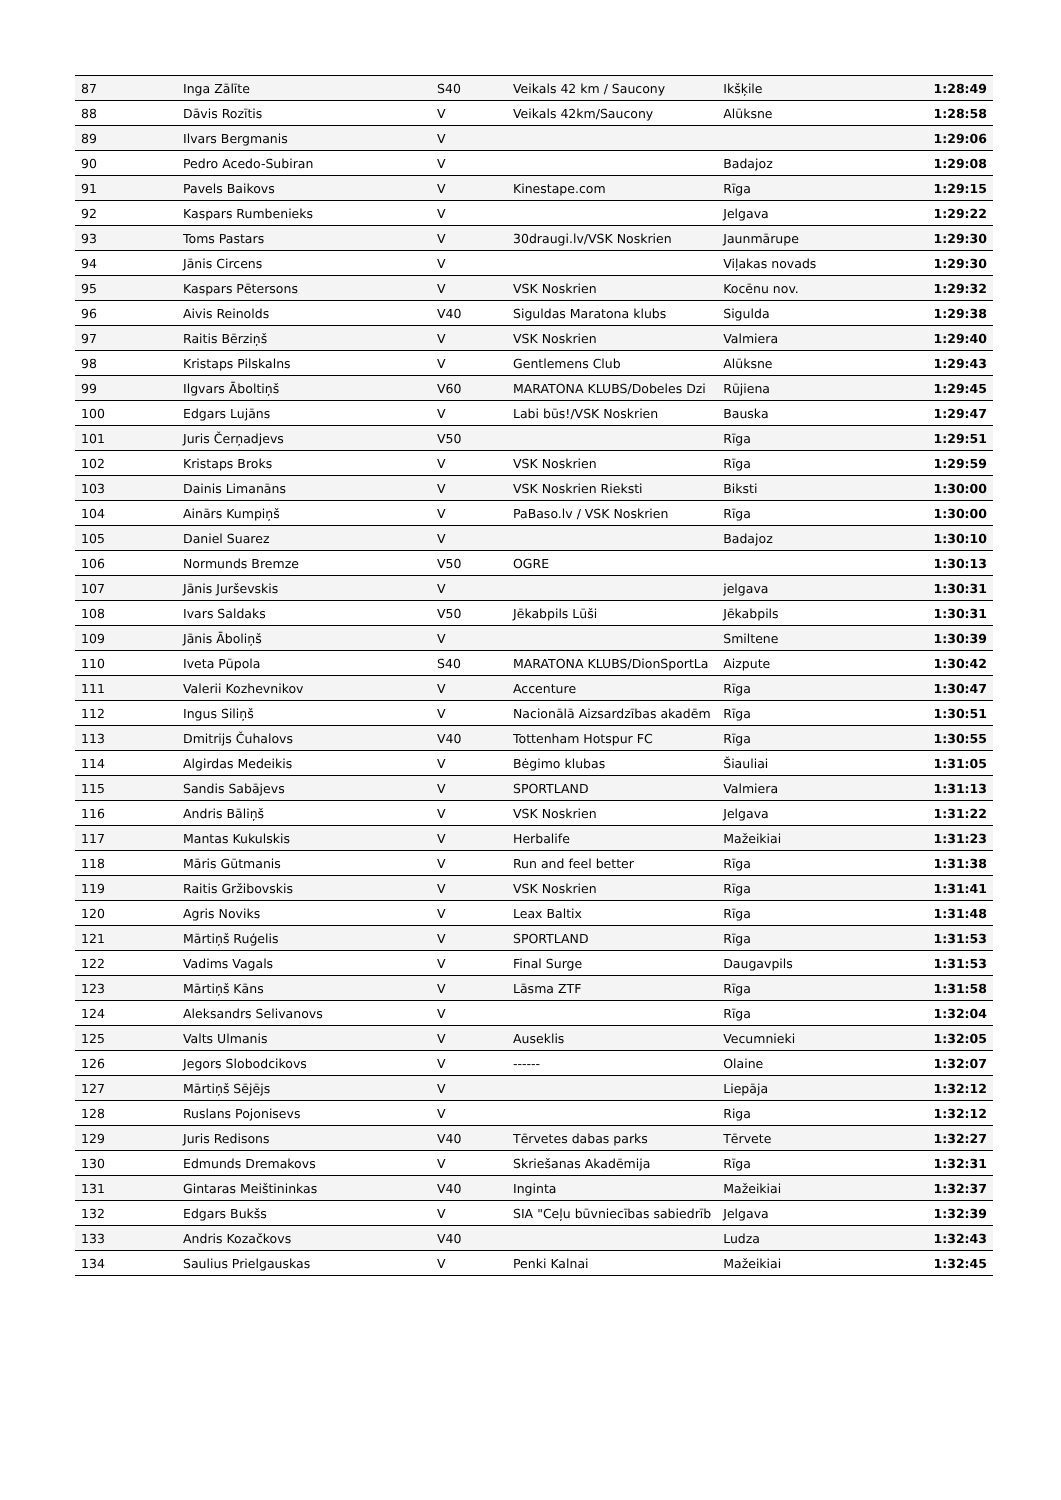| 87 | Inga Zālīte | S40 | Veikals 42 km / Saucony | Ikšķile | 1:28:49 |
| 88 | Dāvis Rozītis | V | Veikals 42km/Saucony | Alūksne | 1:28:58 |
| 89 | Ilvars Bergmanis | V | | | 1:29:06 |
| 90 | Pedro Acedo-Subiran | V | | Badajoz | 1:29:08 |
| 91 | Pavels Baikovs | V | Kinestape.com | Rīga | 1:29:15 |
| 92 | Kaspars Rumbenieks | V | | Jelgava | 1:29:22 |
| 93 | Toms Pastars | V | 30draugi.lv/VSK Noskrien | Jaunmārupe | 1:29:30 |
| 94 | Jānis Circens | V | | Viļakas novads | 1:29:30 |
| 95 | Kaspars Pētersons | V | VSK Noskrien | Kocēnu nov. | 1:29:32 |
| 96 | Aivis Reinolds | V40 | Siguldas Maratona klubs | Sigulda | 1:29:38 |
| 97 | Raitis Bērziņš | V | VSK Noskrien | Valmiera | 1:29:40 |
| 98 | Kristaps Pilskalns | V | Gentlemens Club | Alūksne | 1:29:43 |
| 99 | Ilgvars Āboltiņš | V60 | MARATONA KLUBS/Dobeles Dzi | Rūjiena | 1:29:45 |
| 100 | Edgars Lujāns | V | Labi būs!/VSK Noskrien | Bauska | 1:29:47 |
| 101 | Juris Čerņadjevs | V50 | | Rīga | 1:29:51 |
| 102 | Kristaps Broks | V | VSK Noskrien | Rīga | 1:29:59 |
| 103 | Dainis Limanāns | V | VSK Noskrien Rieksti | Biksti | 1:30:00 |
| 104 | Ainārs Kumpiņš | V | PaBaso.lv / VSK Noskrien | Rīga | 1:30:00 |
| 105 | Daniel Suarez | V | | Badajoz | 1:30:10 |
| 106 | Normunds Bremze | V50 | OGRE | | 1:30:13 |
| 107 | Jānis Jurševskis | V | | jelgava | 1:30:31 |
| 108 | Ivars Saldaks | V50 | Jēkabpils Lūši | Jēkabpils | 1:30:31 |
| 109 | Jānis Āboliņš | V | | Smiltene | 1:30:39 |
| 110 | Iveta Pūpola | S40 | MARATONA KLUBS/DionSportLa | Aizpute | 1:30:42 |
| 111 | Valerii Kozhevnikov | V | Accenture | Rīga | 1:30:47 |
| 112 | Ingus Siliņš | V | Nacionālā Aizsardzības akadēm | Rīga | 1:30:51 |
| 113 | Dmitrijs Čuhalovs | V40 | Tottenham Hotspur FC | Rīga | 1:30:55 |
| 114 | Algirdas Medeikis | V | Bėgimo klubas | Šiauliai | 1:31:05 |
| 115 | Sandis Sabājevs | V | SPORTLAND | Valmiera | 1:31:13 |
| 116 | Andris Bāliņš | V | VSK Noskrien | Jelgava | 1:31:22 |
| 117 | Mantas Kukulskis | V | Herbalife | Mažeikiai | 1:31:23 |
| 118 | Māris Gūtmanis | V | Run and feel better | Rīga | 1:31:38 |
| 119 | Raitis Gržibovskis | V | VSK Noskrien | Rīga | 1:31:41 |
| 120 | Agris Noviks | V | Leax Baltix | Rīga | 1:31:48 |
| 121 | Mārtiņš Ruģelis | V | SPORTLAND | Rīga | 1:31:53 |
| 122 | Vadims Vagals | V | Final Surge | Daugavpils | 1:31:53 |
| 123 | Mārtiņš Kāns | V | Lāsma ZTF | Rīga | 1:31:58 |
| 124 | Aleksandrs Selivanovs | V | | Rīga | 1:32:04 |
| 125 | Valts Ulmanis | V | Auseklis | Vecumnieki | 1:32:05 |
| 126 | Jegors Slobodcikovs | V | ------ | Olaine | 1:32:07 |
| 127 | Mārtiņš Sējējs | V | | Liepāja | 1:32:12 |
| 128 | Ruslans Pojonisevs | V | | Riga | 1:32:12 |
| 129 | Juris Redisons | V40 | Tērvetes dabas parks | Tērvete | 1:32:27 |
| 130 | Edmunds Dremakovs | V | Skriešanas Akadēmija | Rīga | 1:32:31 |
| 131 | Gintaras Meištininkas | V40 | Inginta | Mažeikiai | 1:32:37 |
| 132 | Edgars Bukšs | V | SIA "Ceļu būvniecības sabiedrīb | Jelgava | 1:32:39 |
| 133 | Andris Kozačkovs | V40 | | Ludza | 1:32:43 |
| 134 | Saulius Prielgauskas | V | Penki Kalnai | Mažeikiai | 1:32:45 |